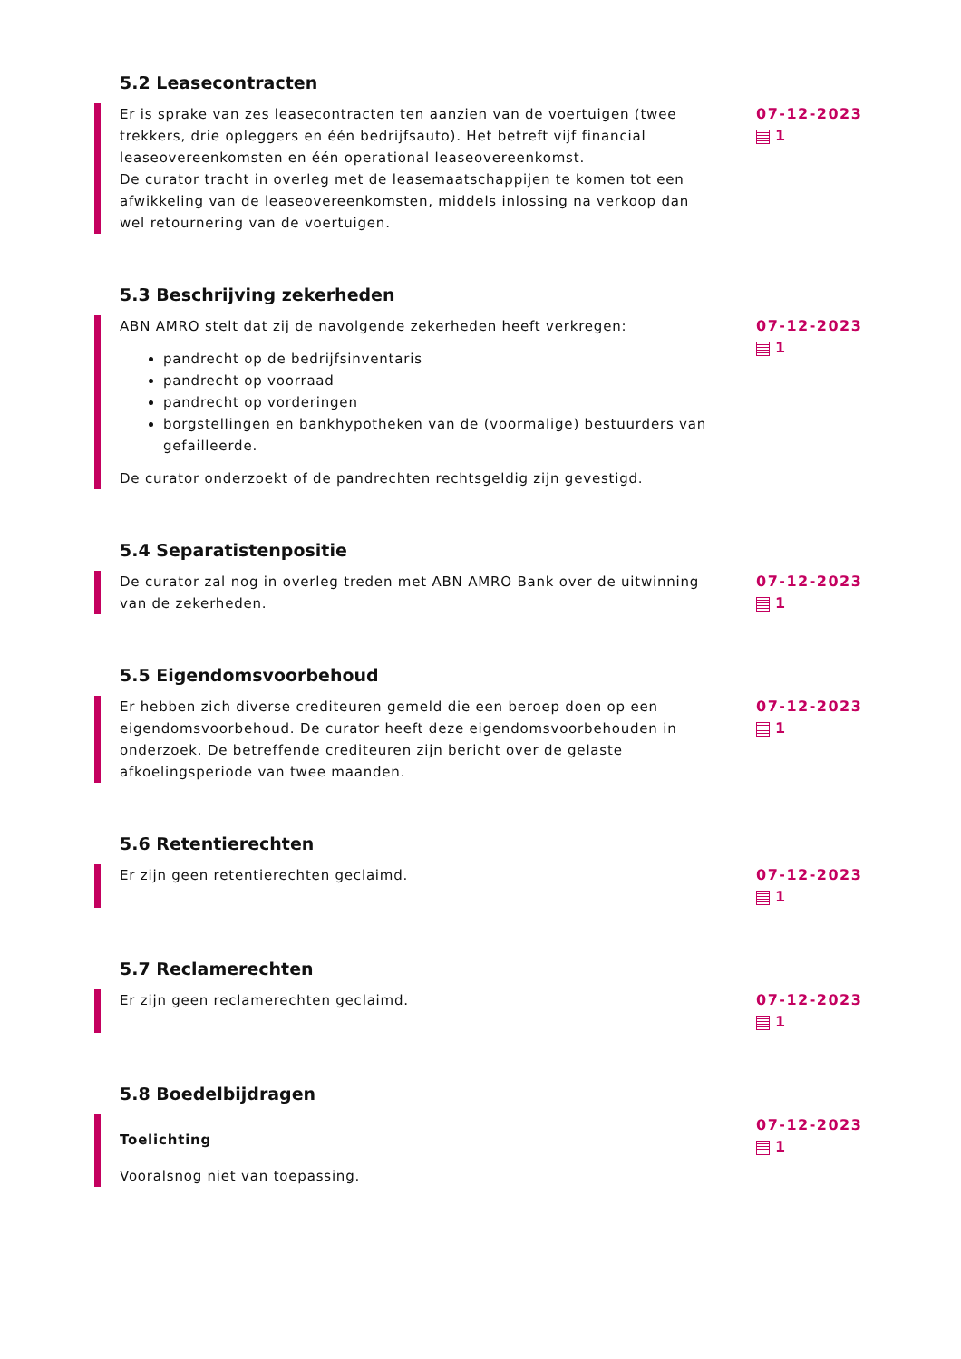5.2 Leasecontracten
Er is sprake van zes leasecontracten ten aanzien van de voertuigen (twee trekkers, drie opleggers en één bedrijfsauto). Het betreft vijf financial leaseovereenkomsten en één operational leaseovereenkomst.
De curator tracht in overleg met de leasemaatschappijen te komen tot een afwikkeling van de leaseovereenkomsten, middels inlossing na verkoop dan wel retournering van de voertuigen.
07-12-2023
1
5.3 Beschrijving zekerheden
ABN AMRO stelt dat zij de navolgende zekerheden heeft verkregen:
pandrecht op de bedrijfsinventaris
pandrecht op voorraad
pandrecht op vorderingen
borgstellingen en bankhypotheken van de (voormalige) bestuurders van gefailleerde.
De curator onderzoekt of de pandrechten rechtsgeldig zijn gevestigd.
07-12-2023
1
5.4 Separatistenpositie
De curator zal nog in overleg treden met ABN AMRO Bank over de uitwinning van de zekerheden.
07-12-2023
1
5.5 Eigendomsvoorbehoud
Er hebben zich diverse crediteuren gemeld die een beroep doen op een eigendomsvoorbehoud. De curator heeft deze eigendomsvoorbehouden in onderzoek. De betreffende crediteuren zijn bericht over de gelaste afkoelingsperiode van twee maanden.
07-12-2023
1
5.6 Retentierechten
Er zijn geen retentierechten geclaimd. 07-12-2023
1
5.7 Reclamerechten
Er zijn geen reclamerechten geclaimd. 07-12-2023
1
5.8 Boedelbijdragen
Toelichting
Vooralsnog niet van toepassing.
07-12-2023
1